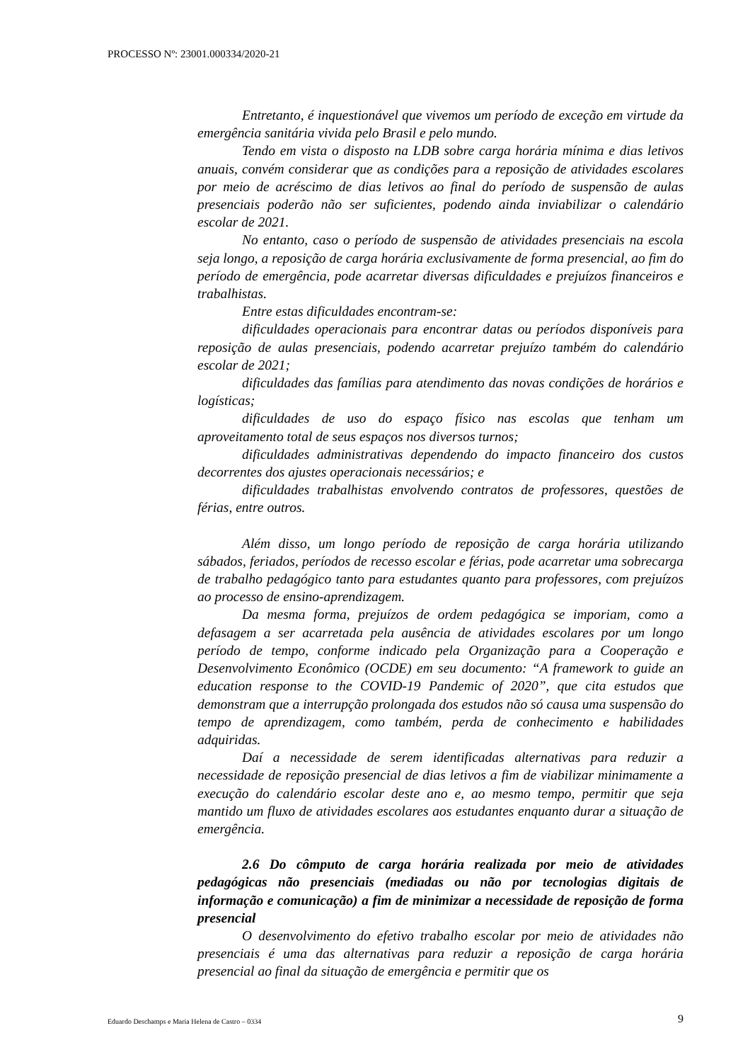PROCESSO Nº: 23001.000334/2020-21
Entretanto, é inquestionável que vivemos um período de exceção em virtude da emergência sanitária vivida pelo Brasil e pelo mundo.
Tendo em vista o disposto na LDB sobre carga horária mínima e dias letivos anuais, convém considerar que as condições para a reposição de atividades escolares por meio de acréscimo de dias letivos ao final do período de suspensão de aulas presenciais poderão não ser suficientes, podendo ainda inviabilizar o calendário escolar de 2021.
No entanto, caso o período de suspensão de atividades presenciais na escola seja longo, a reposição de carga horária exclusivamente de forma presencial, ao fim do período de emergência, pode acarretar diversas dificuldades e prejuízos financeiros e trabalhistas.
Entre estas dificuldades encontram-se:
dificuldades operacionais para encontrar datas ou períodos disponíveis para reposição de aulas presenciais, podendo acarretar prejuízo também do calendário escolar de 2021;
dificuldades das famílias para atendimento das novas condições de horários e logísticas;
dificuldades de uso do espaço físico nas escolas que tenham um aproveitamento total de seus espaços nos diversos turnos;
dificuldades administrativas dependendo do impacto financeiro dos custos decorrentes dos ajustes operacionais necessários; e
dificuldades trabalhistas envolvendo contratos de professores, questões de férias, entre outros.
Além disso, um longo período de reposição de carga horária utilizando sábados, feriados, períodos de recesso escolar e férias, pode acarretar uma sobrecarga de trabalho pedagógico tanto para estudantes quanto para professores, com prejuízos ao processo de ensino-aprendizagem.
Da mesma forma, prejuízos de ordem pedagógica se imporiam, como a defasagem a ser acarretada pela ausência de atividades escolares por um longo período de tempo, conforme indicado pela Organização para a Cooperação e Desenvolvimento Econômico (OCDE) em seu documento: “A framework to guide an education response to the COVID-19 Pandemic of 2020”, que cita estudos que demonstram que a interrupção prolongada dos estudos não só causa uma suspensão do tempo de aprendizagem, como também, perda de conhecimento e habilidades adquiridas.
Daí a necessidade de serem identificadas alternativas para reduzir a necessidade de reposição presencial de dias letivos a fim de viabilizar minimamente a execução do calendário escolar deste ano e, ao mesmo tempo, permitir que seja mantido um fluxo de atividades escolares aos estudantes enquanto durar a situação de emergência.
2.6 Do cômputo de carga horária realizada por meio de atividades pedagógicas não presenciais (mediadas ou não por tecnologias digitais de informação e comunicação) a fim de minimizar a necessidade de reposição de forma presencial
O desenvolvimento do efetivo trabalho escolar por meio de atividades não presenciais é uma das alternativas para reduzir a reposição de carga horária presencial ao final da situação de emergência e permitir que os
Eduardo Deschamps e Maria Helena de Castro – 0334 9